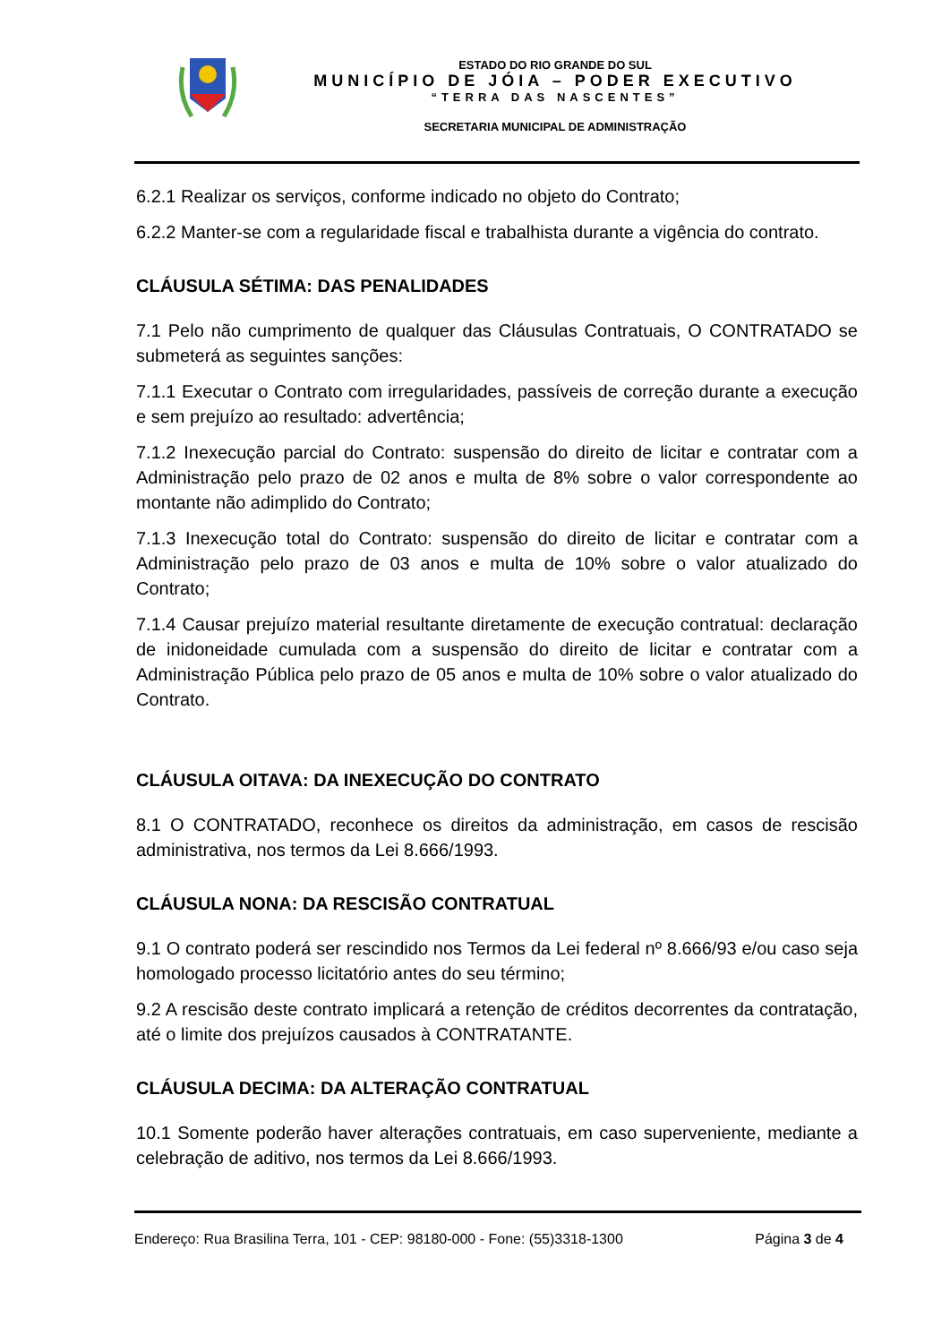ESTADO DO RIO GRANDE DO SUL
MUNICÍPIO DE JÓIA – PODER EXECUTIVO
“TERRA DAS NASCENTES”
SECRETARIA MUNICIPAL DE ADMINISTRAÇÃO
6.2.1 Realizar os serviços, conforme indicado no objeto do Contrato;
6.2.2 Manter-se com a regularidade fiscal e trabalhista durante a vigência do contrato.
CLÁUSULA SÉTIMA: DAS PENALIDADES
7.1 Pelo não cumprimento de qualquer das Cláusulas Contratuais, O CONTRATADO se submeterá as seguintes sanções:
7.1.1 Executar o Contrato com irregularidades, passíveis de correção durante a execução e sem prejuízo ao resultado: advertência;
7.1.2 Inexecução parcial do Contrato: suspensão do direito de licitar e contratar com a Administração pelo prazo de 02 anos e multa de 8% sobre o valor correspondente ao montante não adimplido do Contrato;
7.1.3 Inexecução total do Contrato: suspensão do direito de licitar e contratar com a Administração pelo prazo de 03 anos e multa de 10% sobre o valor atualizado do Contrato;
7.1.4 Causar prejuízo material resultante diretamente de execução contratual: declaração de inidoneidade cumulada com a suspensão do direito de licitar e contratar com a Administração Pública pelo prazo de 05 anos e multa de 10% sobre o valor atualizado do Contrato.
CLÁUSULA OITAVA: DA INEXECUÇÃO DO CONTRATO
8.1 O CONTRATADO, reconhece os direitos da administração, em casos de rescisão administrativa, nos termos da Lei 8.666/1993.
CLÁUSULA NONA: DA RESCISÃO CONTRATUAL
9.1 O contrato poderá ser rescindido nos Termos da Lei federal nº 8.666/93 e/ou caso seja homologado processo licitatório antes do seu término;
9.2 A rescisão deste contrato implicará a retenção de créditos decorrentes da contratação, até o limite dos prejuízos causados à CONTRATANTE.
CLÁUSULA DECIMA: DA ALTERAÇÃO CONTRATUAL
10.1 Somente poderão haver alterações contratuais, em caso superveniente, mediante a celebração de aditivo, nos termos da Lei 8.666/1993.
Endereço: Rua Brasilina Terra, 101 - CEP: 98180-000 - Fone: (55)3318-1300 Página 3 de 4